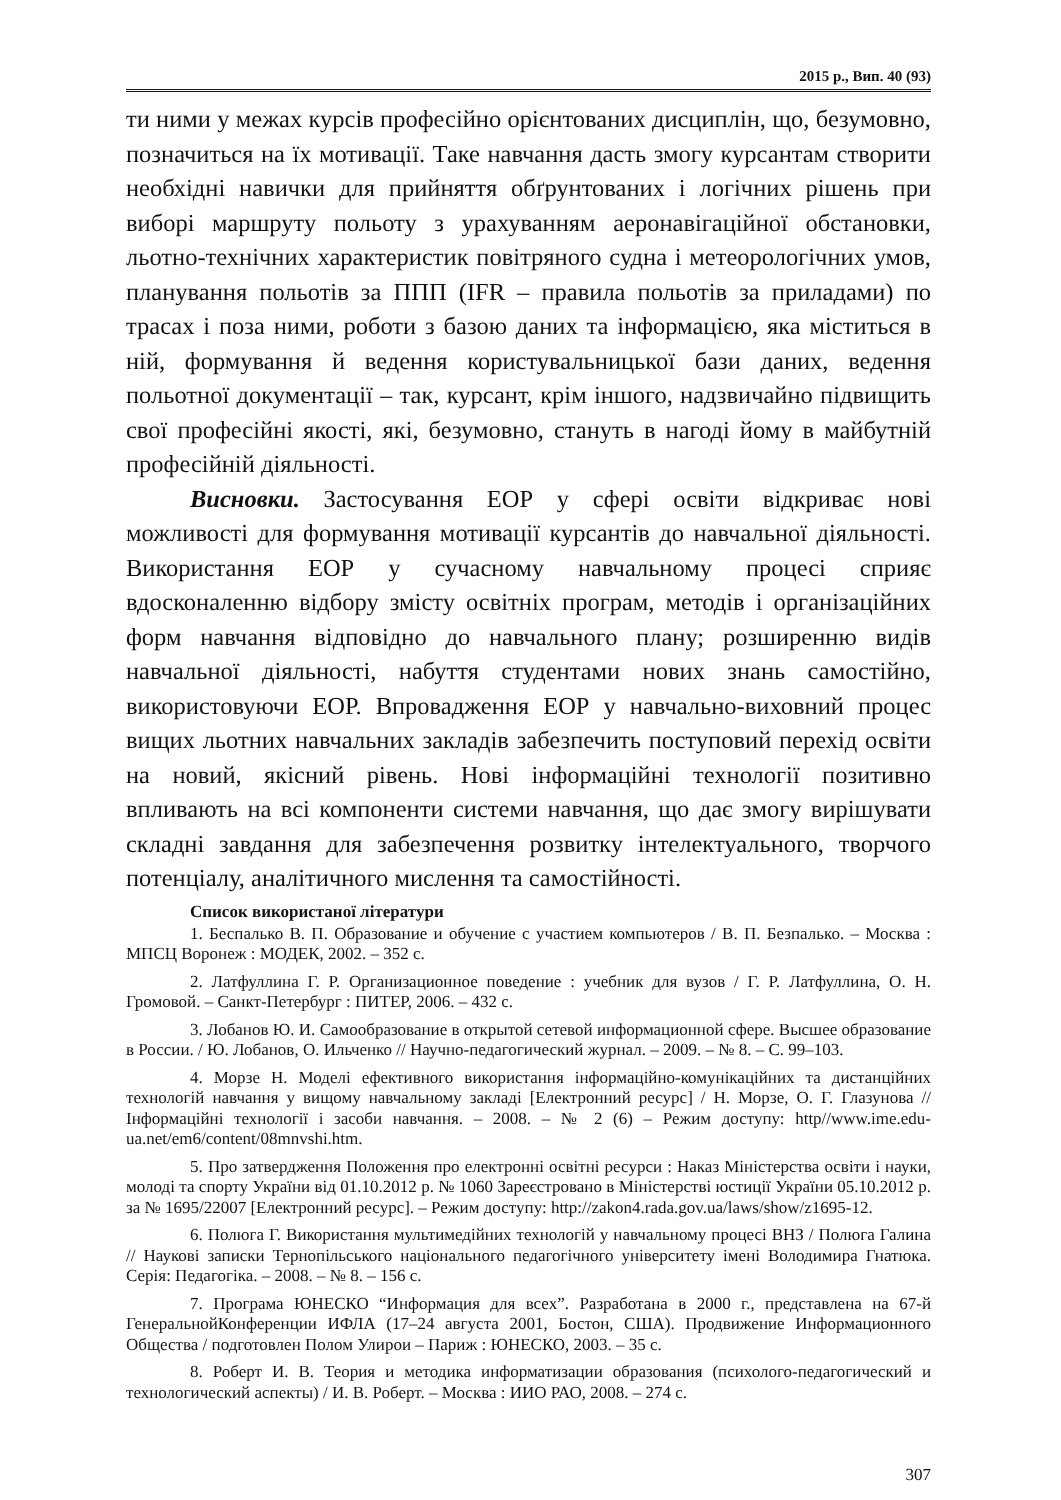2015 р., Вип. 40 (93)
ти ними у межах курсів професійно орієнтованих дисциплін, що, безумовно, позначиться на їх мотивації. Таке навчання дасть змогу курсантам створити необхідні навички для прийняття обґрунтованих і логічних рішень при виборі маршруту польоту з урахуванням аеронавігаційної обстановки, льотно-технічних характеристик повітряного судна і метеорологічних умов, планування польотів за ППП (IFR – правила польотів за приладами) по трасах і поза ними, роботи з базою даних та інформацією, яка міститься в ній, формування й ведення користувальницької бази даних, ведення польотної документації – так, курсант, крім іншого, надзвичайно підвищить свої професійні якості, які, безумовно, стануть в нагоді йому в майбутній професійній діяльності.
Висновки. Застосування ЕОР у сфері освіти відкриває нові можливості для формування мотивації курсантів до навчальної діяльності. Використання ЕОР у сучасному навчальному процесі сприяє вдосконаленню відбору змісту освітніх програм, методів і організаційних форм навчання відповідно до навчального плану; розширенню видів навчальної діяльності, набуття студентами нових знань самостійно, використовуючи ЕОР. Впровадження ЕОР у навчально-виховний процес вищих льотних навчальних закладів забезпечить поступовий перехід освіти на новий, якісний рівень. Нові інформаційні технології позитивно впливають на всі компоненти системи навчання, що дає змогу вирішувати складні завдання для забезпечення розвитку інтелектуального, творчого потенціалу, аналітичного мислення та самостійності.
Список використаної літератури
1. Беспалько В. П. Образование и обучение с участием компьютеров / В. П. Безпалько. – Москва : МПСЦ Воронеж : МОДЕК, 2002. – 352 с.
2. Латфуллина Г. Р. Организационное поведение : учебник для вузов / Г. Р. Латфуллина, О. Н. Громовой. – Санкт-Петербург : ПИТЕР, 2006. – 432 с.
3. Лобанов Ю. И. Самообразование в открытой сетевой информационной сфере. Высшее образование в России. / Ю. Лобанов, О. Ильченко // Научно-педагогический журнал. – 2009. – № 8. – С. 99–103.
4. Морзе Н. Моделі ефективного використання інформаційно-комунікаційних та дистанційних технологій навчання у вищому навчальному закладі [Електронний ресурс] / Н. Морзе, О. Г. Глазунова // Інформаційні технології і засоби навчання. – 2008. – № 2 (6) – Режим доступу: http//www.ime.edu-ua.net/em6/content/08mnvshi.htm.
5. Про затвердження Положення про електронні освітні ресурси : Наказ Міністерства освіти і науки, молоді та спорту України від 01.10.2012 р. № 1060 Зареєстровано в Міністерстві юстиції України 05.10.2012 р. за № 1695/22007 [Електронний ресурс]. – Режим доступу: http://zakon4.rada.gov.ua/laws/show/z1695-12.
6. Полюга Г. Використання мультимедійних технологій у навчальному процесі ВНЗ / Полюга Галина // Наукові записки Тернопільського національного педагогічного університету імені Володимира Гнатюка. Серія: Педагогіка. – 2008. – № 8. – 156 с.
7. Програма ЮНЕСКО “Информация для всех”. Разработана в 2000 г., представлена на 67-й ГенеральнойКонференции ИФЛА (17–24 августа 2001, Бостон, США). Продвижение Информационного Общества / подготовлен Полом Улирои – Париж : ЮНЕСКО, 2003. – 35 с.
8. Роберт И. В. Теория и методика информатизации образования (психолого-педагогический и технологический аспекты) / И. В. Роберт. – Москва : ИИО РАО, 2008. – 274 с.
307